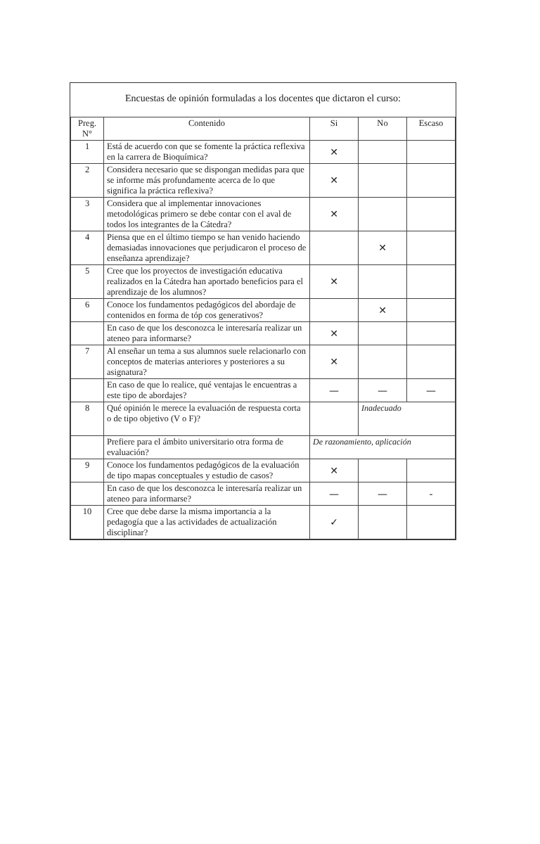Encuestas de opinión formuladas a los docentes que dictaron el curso:
| Preg. N° | Contenido | Si | No | Escaso |
| --- | --- | --- | --- | --- |
| 1 | Está de acuerdo con que se fomente la práctica reflexiva en la carrera de Bioquímica? | ✕ | | |
| 2 | Considera necesario que se dispongan medidas para que se informe más profundamente acerca de lo que significa la práctica reflexiva? | ✕ | | |
| 3 | Considera que al implementar innovaciones metodológicas primero se debe contar con el aval de todos los integrantes de la Cátedra? | ✕ | | |
| 4 | Piensa que en el último tiempo se han venido haciendo demasiadas innovaciones que perjudicaron el proceso de enseñanza aprendizaje? | | ✕ | |
| 5 | Cree que los proyectos de investigación educativa realizados en la Cátedra han aportado beneficios para el aprendizaje de los alumnos? | ✕ | | |
| 6 | Conoce los fundamentos pedagógicos del abordaje de contenidos en forma de tóp cos generativos? | | ✕ | |
| | En caso de que los desconozca le interesaría realizar un ateneo para informarse? | ✕ | | |
| 7 | Al enseñar un tema a sus alumnos suele relacionarlo con conceptos de materias anteriores y posteriores a su asignatura? | ✕ | | |
| | En caso de que lo realice, qué ventajas le encuentras a este tipo de abordajes? | — | — | — |
| 8 | Qué opinión le merece la evaluación de respuesta corta o de tipo objetivo (V o F)? | | Inadecuado | |
| | Prefiere para el ámbito universitario otra forma de evaluación? | De razonamiento, aplicación | | |
| 9 | Conoce los fundamentos pedagógicos de la evaluación de tipo mapas conceptuales y estudio de casos? | ✕ | | |
| | En caso de que los desconozca le interesaría realizar un ateneo para informarse? | — | — | - |
| 10 | Cree que debe darse la misma importancia a la pedagogía que a las actividades de actualización disciplinar? | ✓ | | |